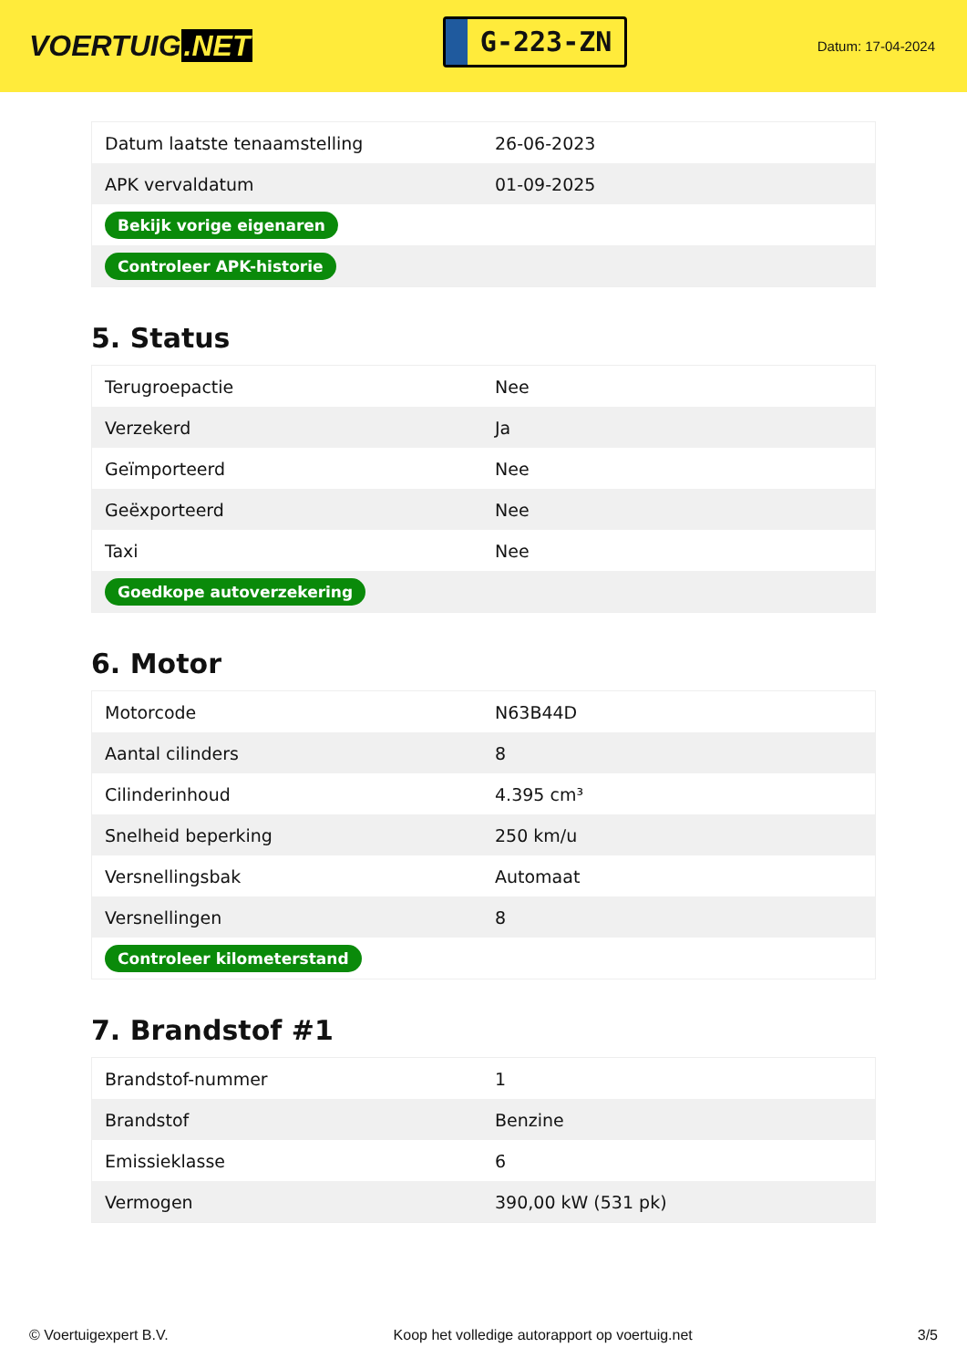VOERTUIG.NET
G-223-ZN
Datum: 17-04-2024
| Datum laatste tenaamstelling | 26-06-2023 |
| APK vervaldatum | 01-09-2025 |
| Bekijk vorige eigenaren | |
| Controleer APK-historie | |
5. Status
| Terugroepactie | Nee |
| Verzekerd | Ja |
| Geïmporteerd | Nee |
| Geëxporteerd | Nee |
| Taxi | Nee |
| Goedkope autoverzekering | |
6. Motor
| Motorcode | N63B44D |
| Aantal cilinders | 8 |
| Cilinderinhoud | 4.395 cm³ |
| Snelheid beperking | 250 km/u |
| Versnellingsbak | Automaat |
| Versnellingen | 8 |
| Controleer kilometerstand | |
7. Brandstof #1
| Brandstof-nummer | 1 |
| Brandstof | Benzine |
| Emissieklasse | 6 |
| Vermogen | 390,00 kW (531 pk) |
© Voertuigexpert B.V. Koop het volledige autorapport op voertuig.net 3/5